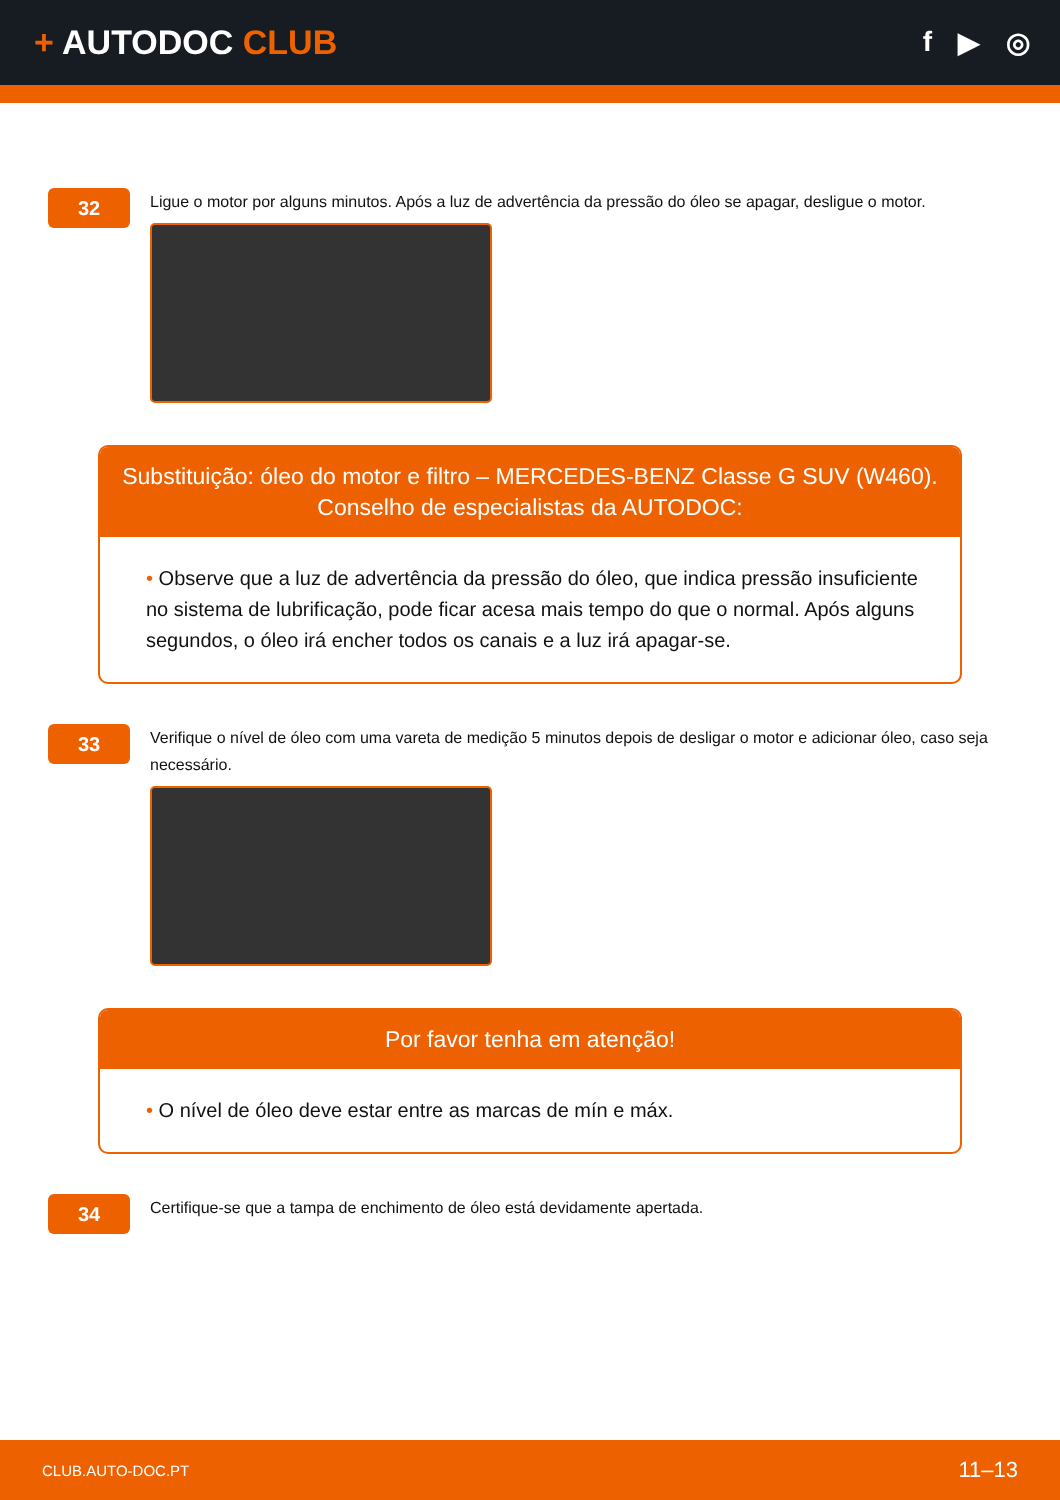+ AUTODOC CLUB
f ▶ ◎
32
Ligue o motor por alguns minutos. Após a luz de advertência da pressão do óleo se apagar, desligue o motor.
Substituição: óleo do motor e filtro – MERCEDES-BENZ Classe G SUV (W460).
Conselho de especialistas da AUTODOC:
• Observe que a luz de advertência da pressão do óleo, que indica pressão insuficiente no sistema de lubrificação, pode ficar acesa mais tempo do que o normal. Após alguns segundos, o óleo irá encher todos os canais e a luz irá apagar-se.
33
Verifique o nível de óleo com uma vareta de medição 5 minutos depois de desligar o motor e adicionar óleo, caso seja necessário.
Por favor tenha em atenção!
• O nível de óleo deve estar entre as marcas de mín e máx.
34
Certifique-se que a tampa de enchimento de óleo está devidamente apertada.
CLUB.AUTO-DOC.PT 11–13